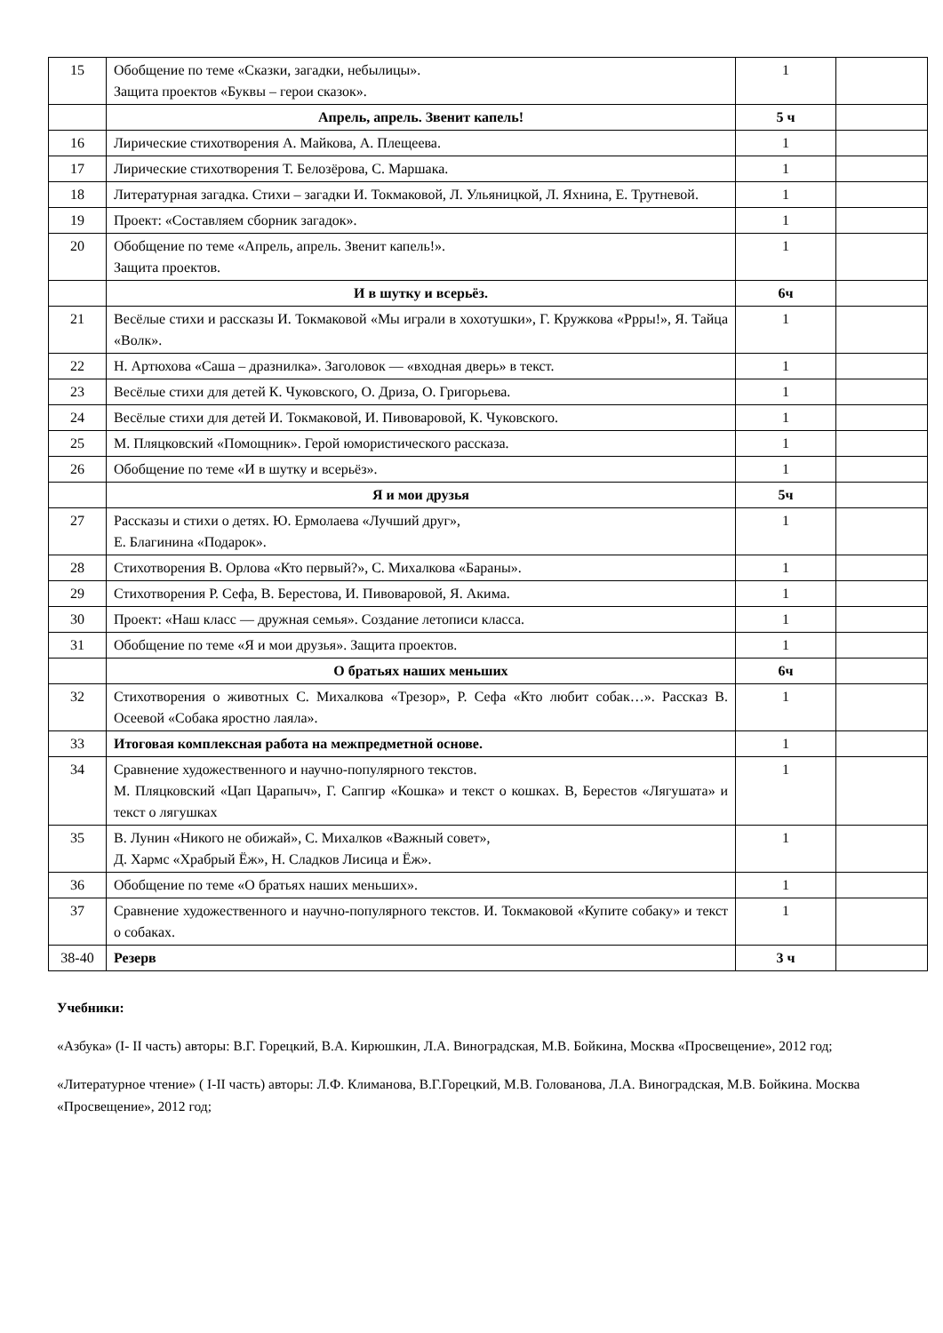| 15 | Обобщение по теме «Сказки, загадки, небылицы». Защита проектов «Буквы – герои сказок». | 1 | |
| | Апрель, апрель. Звенит капель! | 5 ч | |
| 16 | Лирические стихотворения А. Майкова, А. Плещеева. | 1 | |
| 17 | Лирические стихотворения Т. Белозёрова, С. Маршака. | 1 | |
| 18 | Литературная загадка. Стихи – загадки И. Токмаковой, Л. Ульяницкой, Л. Яхнина, Е. Трутневой. | 1 | |
| 19 | Проект: «Составляем сборник загадок». | 1 | |
| 20 | Обобщение по теме «Апрель, апрель. Звенит капель!». Защита проектов. | 1 | |
| | И в шутку и всерьёз. | 6ч | |
| 21 | Весёлые стихи и рассказы И. Токмаковой «Мы играли в хохотушки», Г. Кружкова «Ррры!», Я. Тайца «Волк». | 1 | |
| 22 | Н. Артюхова «Саша – дразнилка». Заголовок — «входная дверь» в текст. | 1 | |
| 23 | Весёлые стихи для детей К. Чуковского, О. Дриза, О. Григорьева. | 1 | |
| 24 | Весёлые стихи для детей И. Токмаковой, И. Пивоваровой, К. Чуковского. | 1 | |
| 25 | М. Пляцковский «Помощник». Герой юмористического рассказа. | 1 | |
| 26 | Обобщение по теме «И в шутку и всерьёз». | 1 | |
| | Я и мои друзья | 5ч | |
| 27 | Рассказы и стихи о детях. Ю. Ермолаева «Лучший друг», Е. Благинина «Подарок». | 1 | |
| 28 | Стихотворения В. Орлова «Кто первый?», С. Михалкова «Бараны». | 1 | |
| 29 | Стихотворения Р. Сефа, В. Берестова, И. Пивоваровой, Я. Акима. | 1 | |
| 30 | Проект: «Наш класс — дружная семья». Создание летописи класса. | 1 | |
| 31 | Обобщение по теме «Я и мои друзья». Защита проектов. | 1 | |
| | О братьях наших меньших | 6ч | |
| 32 | Стихотворения о животных С. Михалкова «Трезор», Р. Сефа «Кто любит собак…». Рассказ В. Осеевой «Собака яростно лаяла». | 1 | |
| 33 | Итоговая комплексная работа на межпредметной основе. | 1 | |
| 34 | Сравнение художественного и научно-популярного текстов. М. Пляцковский «Цап Царапыч», Г. Сапгир «Кошка» и текст о кошках. В, Берестов «Лягушата» и текст о лягушках | 1 | |
| 35 | В. Лунин «Никого не обижай», С. Михалков «Важный совет», Д. Хармс «Храбрый Ёж», Н. Сладков Лисица и Ёж». | 1 | |
| 36 | Обобщение по теме «О братьях наших меньших». | 1 | |
| 37 | Сравнение художественного и научно-популярного текстов. И. Токмаковой «Купите собаку» и текст о собаках. | 1 | |
| 38-40 | Резерв | 3 ч | |
Учебники:
«Азбука» (I- II часть) авторы: В.Г. Горецкий, В.А. Кирюшкин, Л.А. Виноградская, М.В. Бойкина, Москва «Просвещение», 2012 год;
«Литературное чтение» ( I-II часть) авторы: Л.Ф. Климанова, В.Г.Горецкий, М.В. Голованова, Л.А. Виноградская, М.В. Бойкина. Москва «Просвещение», 2012 год;